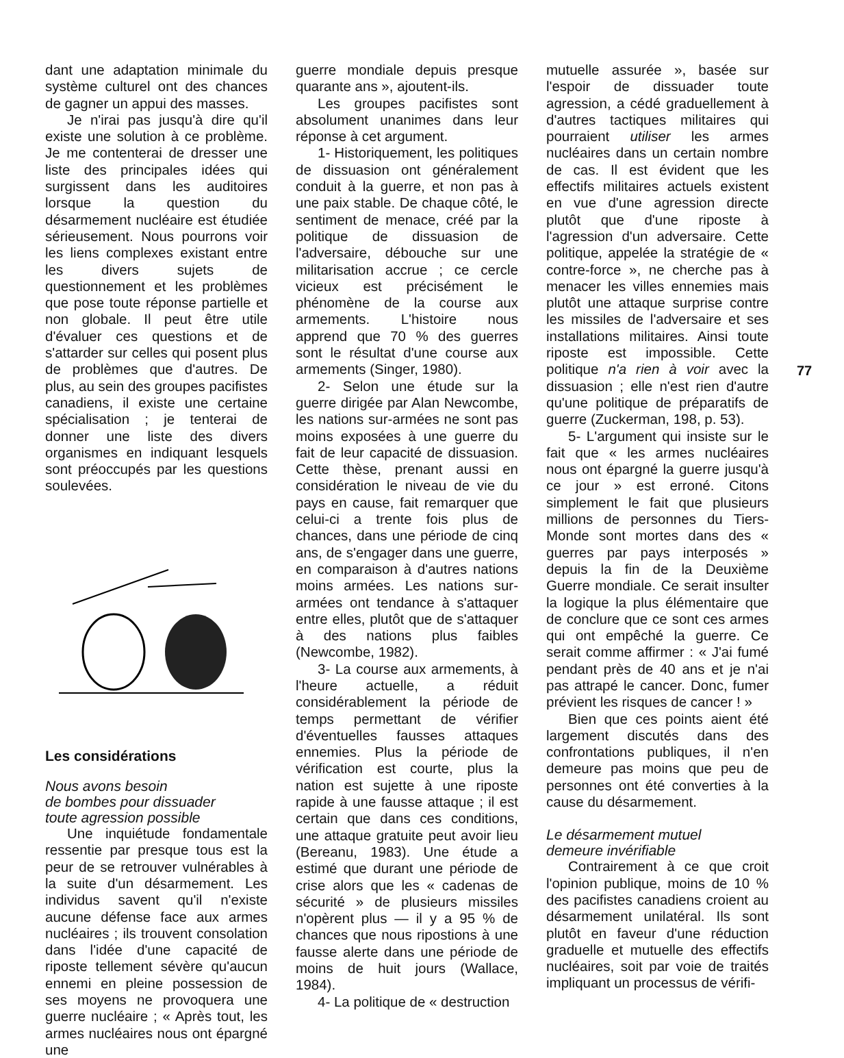dant une adaptation minimale du système culturel ont des chances de gagner un appui des masses.
Je n'irai pas jusqu'à dire qu'il existe une solution à ce problème. Je me contenterai de dresser une liste des principales idées qui surgissent dans les auditoires lorsque la question du désarmement nucléaire est étudiée sérieusement. Nous pourrons voir les liens complexes existant entre les divers sujets de questionnement et les problèmes que pose toute réponse partielle et non globale. Il peut être utile d'évaluer ces questions et de s'attarder sur celles qui posent plus de problèmes que d'autres. De plus, au sein des groupes pacifistes canadiens, il existe une certaine spécialisation ; je tenterai de donner une liste des divers organismes en indiquant lesquels sont préoccupés par les questions soulevées.
Les considérations
Nous avons besoin
de bombes pour dissuader
toute agression possible
Une inquiétude fondamentale ressentie par presque tous est la peur de se retrouver vulnérables à la suite d'un désarmement. Les individus savent qu'il n'existe aucune défense face aux armes nucléaires ; ils trouvent consolation dans l'idée d'une capacité de riposte tellement sévère qu'aucun ennemi en pleine possession de ses moyens ne provoquera une guerre nucléaire ; « Après tout, les armes nucléaires nous ont épargné une
guerre mondiale depuis presque quarante ans », ajoutent-ils.
Les groupes pacifistes sont absolument unanimes dans leur réponse à cet argument.
1- Historiquement, les politiques de dissuasion ont généralement conduit à la guerre, et non pas à une paix stable. De chaque côté, le sentiment de menace, créé par la politique de dissuasion de l'adversaire, débouche sur une militarisation accrue ; ce cercle vicieux est précisément le phénomène de la course aux armements. L'histoire nous apprend que 70 % des guerres sont le résultat d'une course aux armements (Singer, 1980).
2- Selon une étude sur la guerre dirigée par Alan Newcombe, les nations sur-armées ne sont pas moins exposées à une guerre du fait de leur capacité de dissuasion. Cette thèse, prenant aussi en considération le niveau de vie du pays en cause, fait remarquer que celui-ci a trente fois plus de chances, dans une période de cinq ans, de s'engager dans une guerre, en comparaison à d'autres nations moins armées. Les nations sur-armées ont tendance à s'attaquer entre elles, plutôt que de s'attaquer à des nations plus faibles (Newcombe, 1982).
3- La course aux armements, à l'heure actuelle, a réduit considérablement la période de temps permettant de vérifier d'éventuelles fausses attaques ennemies. Plus la période de vérification est courte, plus la nation est sujette à une riposte rapide à une fausse attaque ; il est certain que dans ces conditions, une attaque gratuite peut avoir lieu (Bereanu, 1983). Une étude a estimé que durant une période de crise alors que les « cadenas de sécurité » de plusieurs missiles n'opèrent plus — il y a 95 % de chances que nous ripostions à une fausse alerte dans une période de moins de huit jours (Wallace, 1984).
4- La politique de « destruction
mutuelle assurée », basée sur l'espoir de dissuader toute agression, a cédé graduellement à d'autres tactiques militaires qui pourraient utiliser les armes nucléaires dans un certain nombre de cas. Il est évident que les effectifs militaires actuels existent en vue d'une agression directe plutôt que d'une riposte à l'agression d'un adversaire. Cette politique, appelée la stratégie de « contre-force », ne cherche pas à menacer les villes ennemies mais plutôt une attaque surprise contre les missiles de l'adversaire et ses installations militaires. Ainsi toute riposte est impossible. Cette politique n'a rien à voir avec la dissuasion ; elle n'est rien d'autre qu'une politique de préparatifs de guerre (Zuckerman, 198, p. 53).
5- L'argument qui insiste sur le fait que « les armes nucléaires nous ont épargné la guerre jusqu'à ce jour » est erroné. Citons simplement le fait que plusieurs millions de personnes du Tiers-Monde sont mortes dans des « guerres par pays interposés » depuis la fin de la Deuxième Guerre mondiale. Ce serait insulter la logique la plus élémentaire que de conclure que ce sont ces armes qui ont empêché la guerre. Ce serait comme affirmer : « J'ai fumé pendant près de 40 ans et je n'ai pas attrapé le cancer. Donc, fumer prévient les risques de cancer ! »
Bien que ces points aient été largement discutés dans des confrontations publiques, il n'en demeure pas moins que peu de personnes ont été converties à la cause du désarmement.
Le désarmement mutuel
demeure invérifiable
Contrairement à ce que croit l'opinion publique, moins de 10 % des pacifistes canadiens croient au désarmement unilatéral. Ils sont plutôt en faveur d'une réduction graduelle et mutuelle des effectifs nucléaires, soit par voie de traités impliquant un processus de vérifi-
77